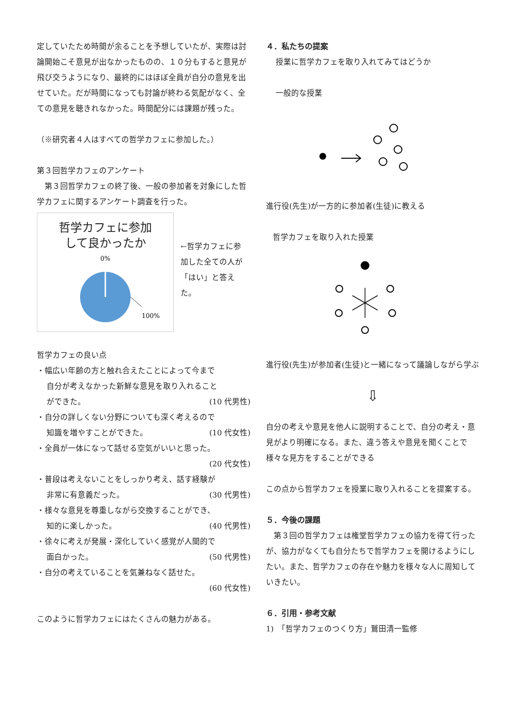定していたため時間が余ることを予想していたが、実際は討論開始こそ意見が出なかったものの、１０分もすると意見が飛び交うようになり、最終的にはほぼ全員が自分の意見を出せていた。だが時間になっても討論が終わる気配がなく、全ての意見を聴きれなかった。時間配分には課題が残った。
（※研究者４人はすべての哲学カフェに参加した。）
第３回哲学カフェのアンケート
　第３回哲学カフェの終了後、一般の参加者を対象にした哲学カフェに関するアンケート調査を行った。
哲学カフェに参加
して良かったか
0%
100%
←哲学カフェに参加した全ての人が「はい」と答えた。
哲学カフェの良い点
・幅広い年齢の方と触れ合えたことによって今まで
自分が考えなかった新鮮な意見を取り入れること
ができた。 (10 代男性)
・自分の詳しくない分野についても深く考えるので
知識を増やすことができた。 (10 代女性)
・全員が一体になって話せる空気がいいと思った。
(20 代女性)
・普段は考えないことをしっかり考え、話す経験が
非常に有意義だった。 (30 代男性)
・様々な意見を尊重しながら交換することができ、
知的に楽しかった。 (40 代男性)
・徐々に考えが発展・深化していく感覚が人間的で
面白かった。 (50 代男性)
・自分の考えていることを気兼ねなく話せた。
(60 代女性)
このように哲学カフェにはたくさんの魅力がある。
４．私たちの提案
授業に哲学カフェを取り入れてみてはどうか
一般的な授業
進行役(先生)が一方的に参加者(生徒)に教える
哲学カフェを取り入れた授業
進行役(先生)が参加者(生徒)と一緒になって議論しながら学ぶ
⇩
自分の考えや意見を他人に説明することで、自分の考え・意見がより明確になる。また、違う答えや意見を聞くことで様々な見方をすることができる
この点から哲学カフェを授業に取り入れることを提案する。
５．今後の課題
　第３回の哲学カフェは権堂哲学カフェの協力を得て行ったが、協力がなくても自分たちで哲学カフェを開けるようにしたい。また、哲学カフェの存在や魅力を様々な人に周知していきたい。
６．引用・参考文献
1)　「哲学カフェのつくり方」鷲田清一監修